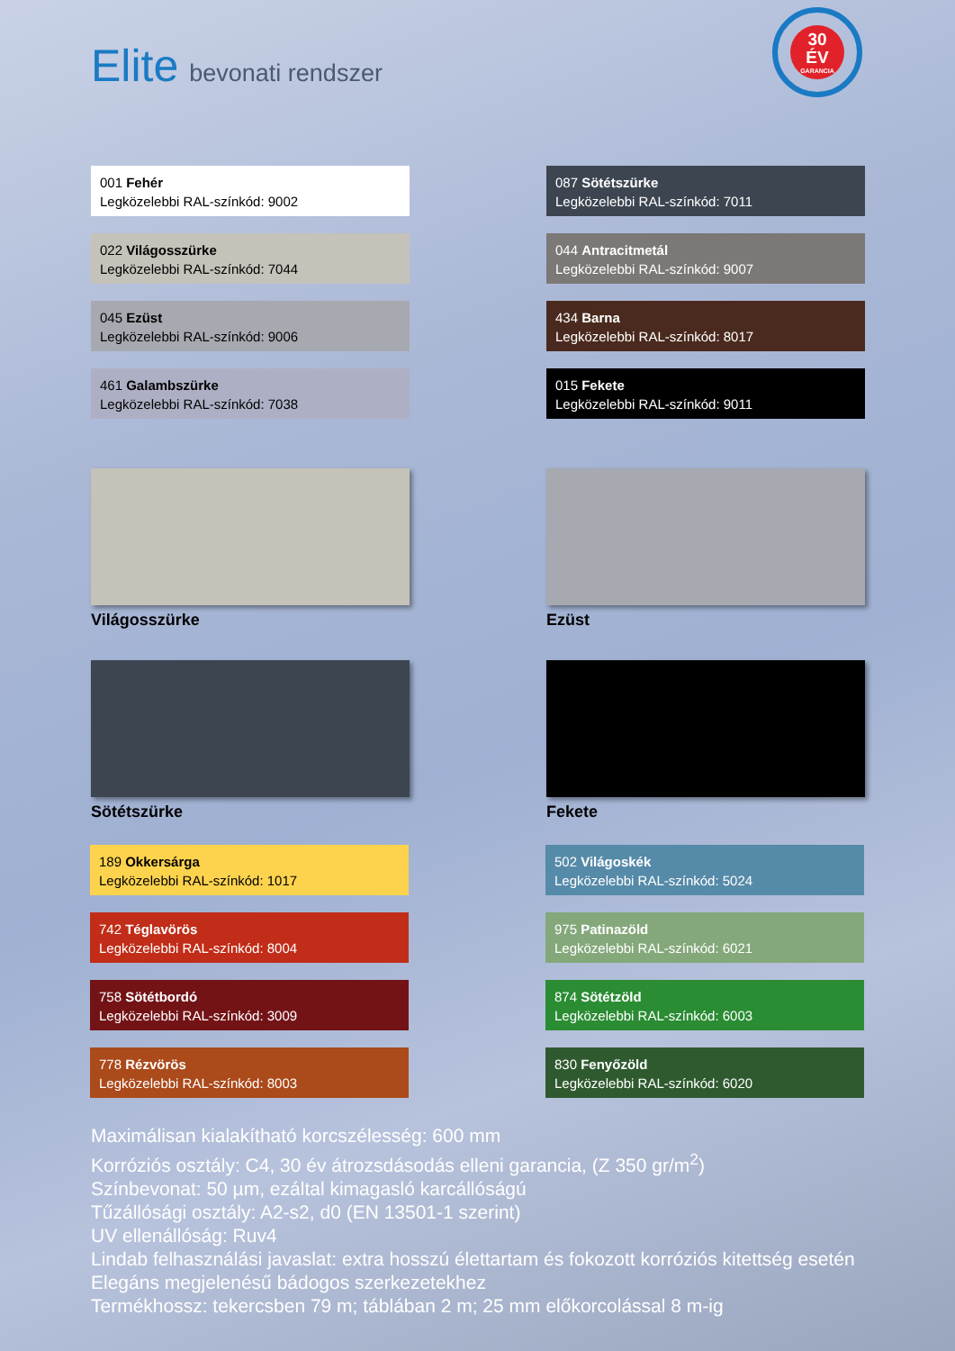Elite bevonati rendszer
30
ÉV
GARANCIA
001 Fehér
Legközelebbi RAL-színkód: 9002
022 Világosszürke
Legközelebbi RAL-színkód: 7044
045 Ezüst
Legközelebbi RAL-színkód: 9006
461 Galambszürke
Legközelebbi RAL-színkód: 7038
087 Sötétszürke
Legközelebbi RAL-színkód: 7011
044 Antracitmetál
Legközelebbi RAL-színkód: 9007
434 Barna
Legközelebbi RAL-színkód: 8017
015 Fekete
Legközelebbi RAL-színkód: 9011
Világosszürke
Sötétszürke
Ezüst
Fekete
189 Okkersárga
Legközelebbi RAL-színkód: 1017
742 Téglavörös
Legközelebbi RAL-színkód: 8004
758 Sötétbordó
Legközelebbi RAL-színkód: 3009
778 Rézvörös
Legközelebbi RAL-színkód: 8003
502 Világoskék
Legközelebbi RAL-színkód: 5024
975 Patinazöld
Legközelebbi RAL-színkód: 6021
874 Sötétzöld
Legközelebbi RAL-színkód: 6003
830 Fenyőzöld
Legközelebbi RAL-színkód: 6020
Maximálisan kialakítható korcszélesség: 600 mm
Korróziós osztály: C4, 30 év átrozsdásodás elleni garancia, (Z 350 gr/m<sup>2</sup>)
Színbevonat: 50 µm, ezáltal kimagasló karcállóságú
Tűzállósági osztály: A2-s2, d0 (EN 13501-1 szerint)
UV ellenállóság: Ruv4
Lindab felhasználási javaslat: extra hosszú élettartam és fokozott korróziós kitettség esetén
Elegáns megjelenésű bádogos szerkezetekhez
Termékhossz: tekercsben 79 m; táblában 2 m; 25 mm előkorcolással 8 m-ig